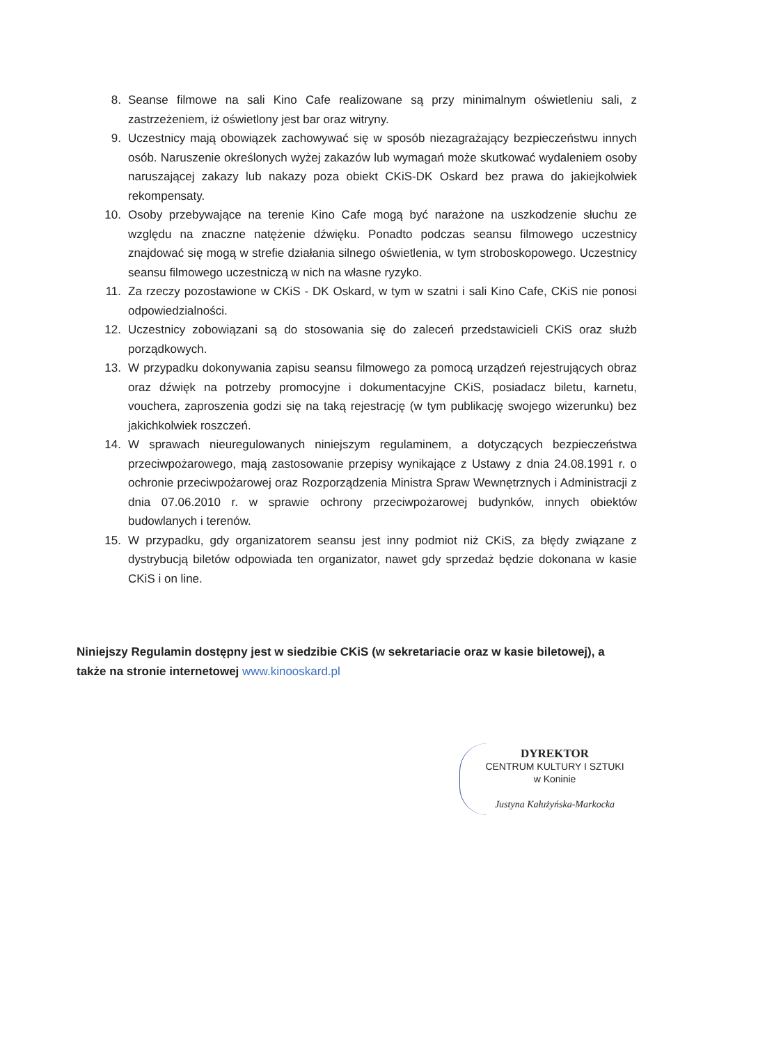8. Seanse filmowe na sali Kino Cafe realizowane są przy minimalnym oświetleniu sali, z zastrzeżeniem, iż oświetlony jest bar oraz witryny.
9. Uczestnicy mają obowiązek zachowywać się w sposób niezagrażający bezpieczeństwu innych osób. Naruszenie określonych wyżej zakazów lub wymagań może skutkować wydaleniem osoby naruszającej zakazy lub nakazy poza obiekt CKiS-DK Oskard bez prawa do jakiejkolwiek rekompensaty.
10. Osoby przebywające na terenie Kino Cafe mogą być narażone na uszkodzenie słuchu ze względu na znaczne natężenie dźwięku. Ponadto podczas seansu filmowego uczestnicy znajdować się mogą w strefie działania silnego oświetlenia, w tym stroboskopowego. Uczestnicy seansu filmowego uczestniczą w nich na własne ryzyko.
11. Za rzeczy pozostawione w CKiS - DK Oskard, w tym w szatni i sali Kino Cafe, CKiS nie ponosi odpowiedzialności.
12. Uczestnicy zobowiązani są do stosowania się do zaleceń przedstawicieli CKiS oraz służb porządkowych.
13. W przypadku dokonywania zapisu seansu filmowego za pomocą urządzeń rejestrujących obraz oraz dźwięk na potrzeby promocyjne i dokumentacyjne CKiS, posiadacz biletu, karnetu, vouchera, zaproszenia godzi się na taką rejestrację (w tym publikację swojego wizerunku) bez jakichkolwiek roszczeń.
14. W sprawach nieuregulowanych niniejszym regulaminem, a dotyczących bezpieczeństwa przeciwpożarowego, mają zastosowanie przepisy wynikające z Ustawy z dnia 24.08.1991 r. o ochronie przeciwpożarowej oraz Rozporządzenia Ministra Spraw Wewnętrznych i Administracji z dnia 07.06.2010 r. w sprawie ochrony przeciwpożarowej budynków, innych obiektów budowlanych i terenów.
15. W przypadku, gdy organizatorem seansu jest inny podmiot niż CKiS, za błędy związane z dystrybucją biletów odpowiada ten organizator, nawet gdy sprzedaż będzie dokonana w kasie CKiS i on line.
Niniejszy Regulamin dostępny jest w siedzibie CKiS (w sekretariacie oraz w kasie biletowej), a także na stronie internetowej www.kinooskard.pl
DYREKTOR
CENTRUM KULTURY I SZTUKI
w Koninie
Justyna Kałużyńska-Markocka